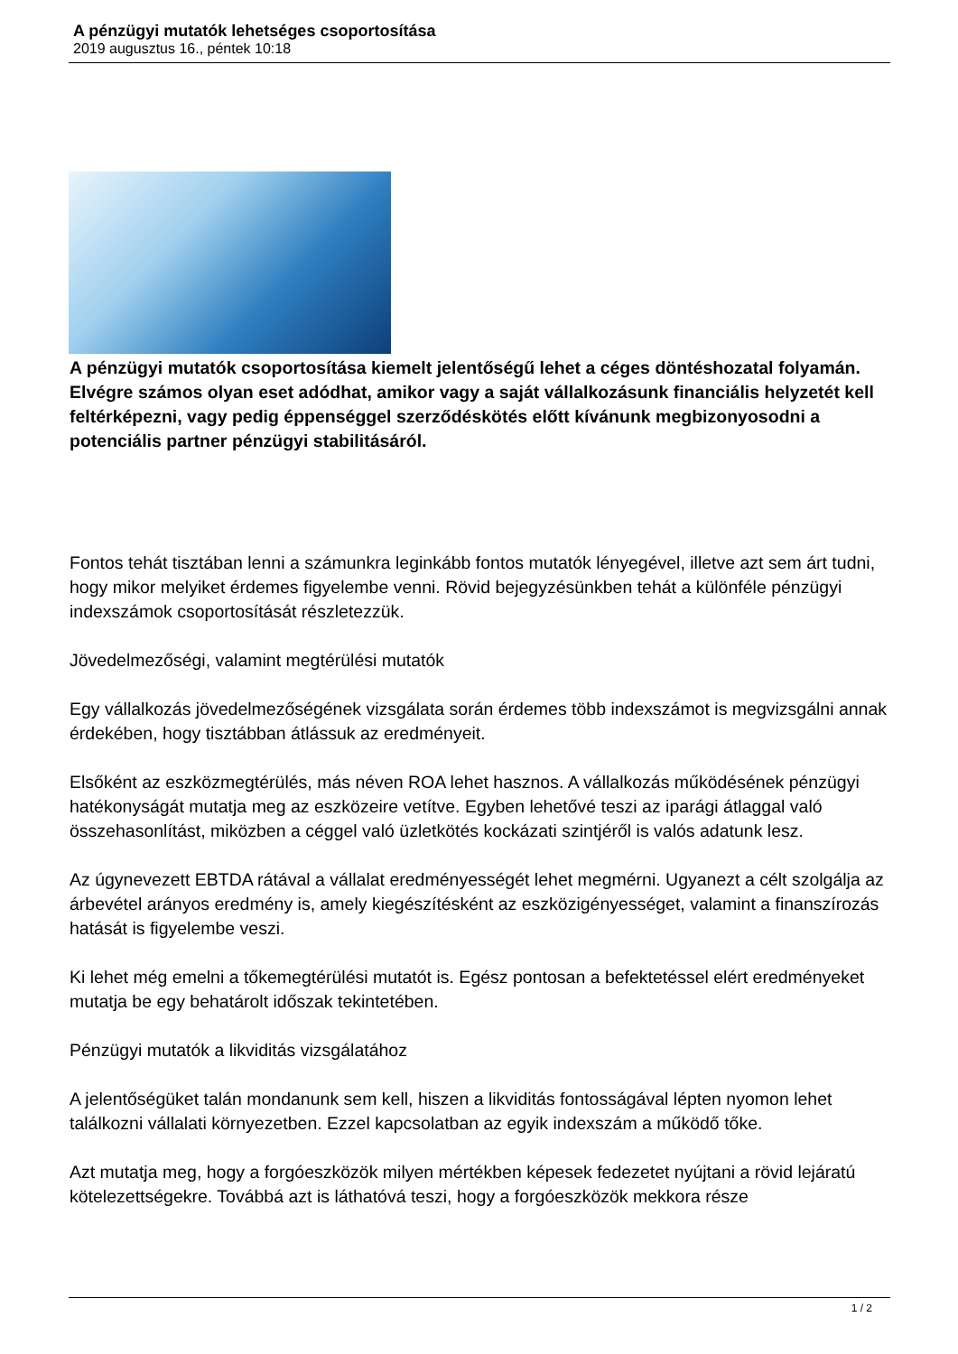A pénzügyi mutatók lehetséges csoportosítása
2019 augusztus 16., péntek 10:18
A pénzügyi mutatók csoportosítása kiemelt jelentőségű lehet a céges döntéshozatal folyamán. Elvégre számos olyan eset adódhat, amikor vagy a saját vállalkozásunk financiális helyzetét kell feltérképezni, vagy pedig éppenséggel szerződéskötés előtt kívánunk megbizonyosodni a potenciális partner pénzügyi stabilitásáról.
Fontos tehát tisztában lenni a számunkra leginkább fontos mutatók lényegével, illetve azt sem árt tudni, hogy mikor melyiket érdemes figyelembe venni. Rövid bejegyzésünkben tehát a különféle pénzügyi indexszámok csoportosítását részletezzük.
Jövedelmezőségi, valamint megtérülési mutatók
Egy vállalkozás jövedelmezőségének vizsgálata során érdemes több indexszámot is megvizsgálni annak érdekében, hogy tisztábban átlássuk az eredményeit.
Elsőként az eszközmegtérülés, más néven ROA lehet hasznos. A vállalkozás működésének pénzügyi hatékonyságát mutatja meg az eszközeire vetítve. Egyben lehetővé teszi az iparági átlaggal való összehasonlítást, miközben a céggel való üzletkötés kockázati szintjéről is valós adatunk lesz.
Az úgynevezett EBTDA rátával a vállalat eredményességét lehet megmérni. Ugyanezt a célt szolgálja az árbevétel arányos eredmény is, amely kiegészítésként az eszközigényességet, valamint a finanszírozás hatását is figyelembe veszi.
Ki lehet még emelni a tőkemegtérülési mutatót is. Egész pontosan a befektetéssel elért eredményeket mutatja be egy behatárolt időszak tekintetében.
Pénzügyi mutatók a likviditás vizsgálatához
A jelentőségüket talán mondanunk sem kell, hiszen a likviditás fontosságával lépten nyomon lehet találkozni vállalati környezetben. Ezzel kapcsolatban az egyik indexszám a működő tőke.
Azt mutatja meg, hogy a forgóeszközök milyen mértékben képesek fedezetet nyújtani a rövid lejáratú kötelezettségekre. Továbbá azt is láthatóvá teszi, hogy a forgóeszközök mekkora része
1 / 2